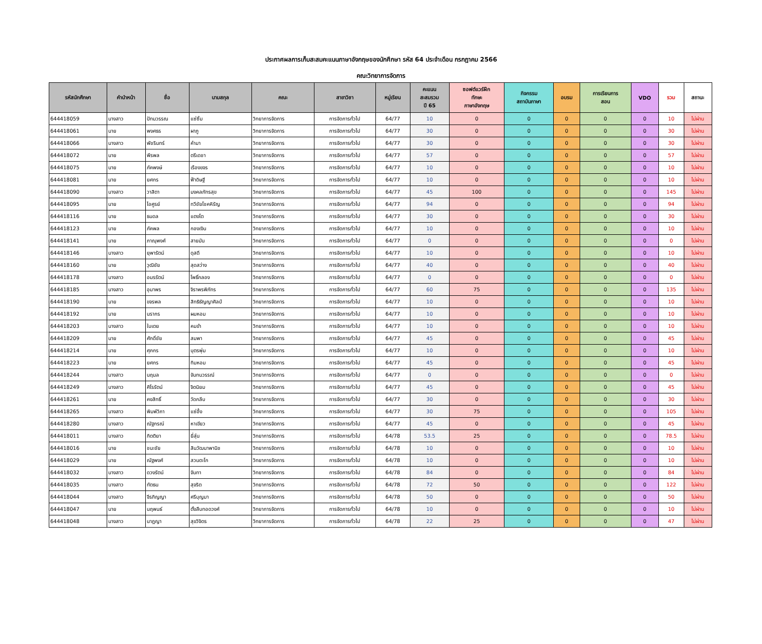ประกาศผลการเก็บสะสมคะแนนภาษาอังกฤษของนักศึกษา รหัส 64 ประจำเดือน กรกฎาคม 2566
คณะวิทยาการจัดการ
| รหัสนักศึกษา | คำนำหน้า | ชื่อ | นามสกุล | คณะ | สาขาวิชา | หมู่เรียน | คะแนน สะสมรวม ปี 65 | ซอฟต์แวร์ฝึก ทักษะ ภาษาอังกฤษ | กิจกรรม สถาบันภาษา | อบรม | การเรียนการ สอน | VDO | รวม | สถานะ |
| --- | --- | --- | --- | --- | --- | --- | --- | --- | --- | --- | --- | --- | --- | --- |
| 644418059 | นางสาว | ปัทมวรรณ | แซ่ซิ้ม | วิทยาการจัดการ | การจัดการทั่วไป | 64/77 | 10 | 0 | 0 | 0 | 0 | 0 | 10 | ไม่ผ่าน |
| 644418061 | นาย | พงศธร | ผาภู | วิทยาการจัดการ | การจัดการทั่วไป | 64/77 | 30 | 0 | 0 | 0 | 0 | 0 | 30 | ไม่ผ่าน |
| 644418066 | นางสาว | พัชรินทร์ | คำมา | วิทยาการจัดการ | การจัดการทั่วไป | 64/77 | 30 | 0 | 0 | 0 | 0 | 0 | 30 | ไม่ผ่าน |
| 644418072 | นาย | พีรพล | ตรีเดชา | วิทยาการจัดการ | การจัดการทั่วไป | 64/77 | 57 | 0 | 0 | 0 | 0 | 0 | 57 | ไม่ผ่าน |
| 644418075 | นาย | ภัคพงษ์ | เรืองขจร | วิทยาการจัดการ | การจัดการทั่วไป | 64/77 | 10 | 0 | 0 | 0 | 0 | 0 | 10 | ไม่ผ่าน |
| 644418081 | นาย | ยศกร | ฟ้าดิษฐี | วิทยาการจัดการ | การจัดการทั่วไป | 64/77 | 10 | 0 | 0 | 0 | 0 | 0 | 10 | ไม่ผ่าน |
| 644418090 | นางสาว | วาสิตา | มงคลภัทรสุข | วิทยาการจัดการ | การจัดการทั่วไป | 64/77 | 45 | 100 | 0 | 0 | 0 | 0 | 145 | ไม่ผ่าน |
| 644418095 | นาย | ไอศูรย์ | ทวีชัยโชคหิรัญ | วิทยาการจัดการ | การจัดการทั่วไป | 64/77 | 94 | 0 | 0 | 0 | 0 | 0 | 94 | ไม่ผ่าน |
| 644418116 | นาย | ธนดล | แตงโต | วิทยาการจัดการ | การจัดการทั่วไป | 64/77 | 30 | 0 | 0 | 0 | 0 | 0 | 30 | ไม่ผ่าน |
| 644418123 | นาย | ภัคพล | กองเงิน | วิทยาการจัดการ | การจัดการทั่วไป | 64/77 | 10 | 0 | 0 | 0 | 0 | 0 | 10 | ไม่ผ่าน |
| 644418141 | นาย | ภาณุพงศ์ | สายมัน | วิทยาการจัดการ | การจัดการทั่วไป | 64/77 | 0 | 0 | 0 | 0 | 0 | 0 | 0 | ไม่ผ่าน |
| 644418146 | นางสาว | ยุพารัตน์ | ดุสดี | วิทยาการจัดการ | การจัดการทั่วไป | 64/77 | 10 | 0 | 0 | 0 | 0 | 0 | 10 | ไม่ผ่าน |
| 644418160 | นาย | วุฒิชัย | สุดสว่าง | วิทยาการจัดการ | การจัดการทั่วไป | 64/77 | 40 | 0 | 0 | 0 | 0 | 0 | 40 | ไม่ผ่าน |
| 644418178 | นางสาว | อมรรัตน์ | โพธิ์กลอง | วิทยาการจัดการ | การจัดการทั่วไป | 64/77 | 0 | 0 | 0 | 0 | 0 | 0 | 0 | ไม่ผ่าน |
| 644418185 | นางสาว | อุมาพร | จิราพรพิภัทร | วิทยาการจัดการ | การจัดการทั่วไป | 64/77 | 60 | 75 | 0 | 0 | 0 | 0 | 135 | ไม่ผ่าน |
| 644418190 | นาย | ขจรพล | สิทธิธัญญาศิลป์ | วิทยาการจัดการ | การจัดการทั่วไป | 64/77 | 10 | 0 | 0 | 0 | 0 | 0 | 10 | ไม่ผ่าน |
| 644418192 | นาย | นรากร | ผมหอม | วิทยาการจัดการ | การจัดการทั่วไป | 64/77 | 10 | 0 | 0 | 0 | 0 | 0 | 10 | ไม่ผ่าน |
| 644418203 | นางสาว | ใบเตย | คมขำ | วิทยาการจัดการ | การจัดการทั่วไป | 64/77 | 10 | 0 | 0 | 0 | 0 | 0 | 10 | ไม่ผ่าน |
| 644418209 | นาย | ศักดิ์ชัย | สมพา | วิทยาการจัดการ | การจัดการทั่วไป | 64/77 | 45 | 0 | 0 | 0 | 0 | 0 | 45 | ไม่ผ่าน |
| 644418214 | นาย | ศุภกร | บุตรพุ่ม | วิทยาการจัดการ | การจัดการทั่วไป | 64/77 | 10 | 0 | 0 | 0 | 0 | 0 | 10 | ไม่ผ่าน |
| 644418223 | นาย | ยศกร | ทิมหอม | วิทยาการจัดการ | การจัดการทั่วไป | 64/77 | 45 | 0 | 0 | 0 | 0 | 0 | 45 | ไม่ผ่าน |
| 644418244 | นางสาว | นฤมล | จันทนวรรณ์ | วิทยาการจัดการ | การจัดการทั่วไป | 64/77 | 0 | 0 | 0 | 0 | 0 | 0 | 0 | ไม่ผ่าน |
| 644418249 | นางสาว | ศิโรรัตน์ | จิตนิยม | วิทยาการจัดการ | การจัดการทั่วไป | 64/77 | 45 | 0 | 0 | 0 | 0 | 0 | 45 | ไม่ผ่าน |
| 644418261 | นาย | คงสิทธิ์ | วัดกลีบ | วิทยาการจัดการ | การจัดการทั่วไป | 64/77 | 30 | 0 | 0 | 0 | 0 | 0 | 30 | ไม่ผ่าน |
| 644418265 | นางสาว | พิมพ์วิภา | แซ่อึ้ง | วิทยาการจัดการ | การจัดการทั่วไป | 64/77 | 30 | 75 | 0 | 0 | 0 | 0 | 105 | ไม่ผ่าน |
| 644418280 | นางสาว | ณัฐกรณ์ | หาเขียว | วิทยาการจัดการ | การจัดการทั่วไป | 64/77 | 45 | 0 | 0 | 0 | 0 | 0 | 45 | ไม่ผ่าน |
| 644418011 | นางสาว | กิตติยา | ยี่สุ่น | วิทยาการจัดการ | การจัดการทั่วไป | 64/78 | 53.5 | 25 | 0 | 0 | 0 | 0 | 78.5 | ไม่ผ่าน |
| 644418016 | นาย | ชนะชัย | สินวัฒนาพานิช | วิทยาการจัดการ | การจัดการทั่วไป | 64/78 | 10 | 0 | 0 | 0 | 0 | 0 | 10 | ไม่ผ่าน |
| 644418029 | นาย | ณัฐพงศ์ | สวนตะโก | วิทยาการจัดการ | การจัดการทั่วไป | 64/78 | 10 | 0 | 0 | 0 | 0 | 0 | 10 | ไม่ผ่าน |
| 644418032 | นางสาว | ดวงรัตน์ | จันทา | วิทยาการจัดการ | การจัดการทั่วไป | 64/78 | 84 | 0 | 0 | 0 | 0 | 0 | 84 | ไม่ผ่าน |
| 644418035 | นางสาว | ทัตธน | สุจริต | วิทยาการจัดการ | การจัดการทั่วไป | 64/78 | 72 | 50 | 0 | 0 | 0 | 0 | 122 | ไม่ผ่าน |
| 644418044 | นางสาว | จีรภิญญา | ศรีบุญมา | วิทยาการจัดการ | การจัดการทั่วไป | 64/78 | 50 | 0 | 0 | 0 | 0 | 0 | 50 | ไม่ผ่าน |
| 644418047 | นาย | นฤพนธ์ | ตั้งสืบทอดวงศ์ | วิทยาการจัดการ | การจัดการทั่วไป | 64/78 | 10 | 0 | 0 | 0 | 0 | 0 | 10 | ไม่ผ่าน |
| 644418048 | นางสาว | นาฎญา | สุขวิจิตร | วิทยาการจัดการ | การจัดการทั่วไป | 64/78 | 22 | 25 | 0 | 0 | 0 | 0 | 47 | ไม่ผ่าน |